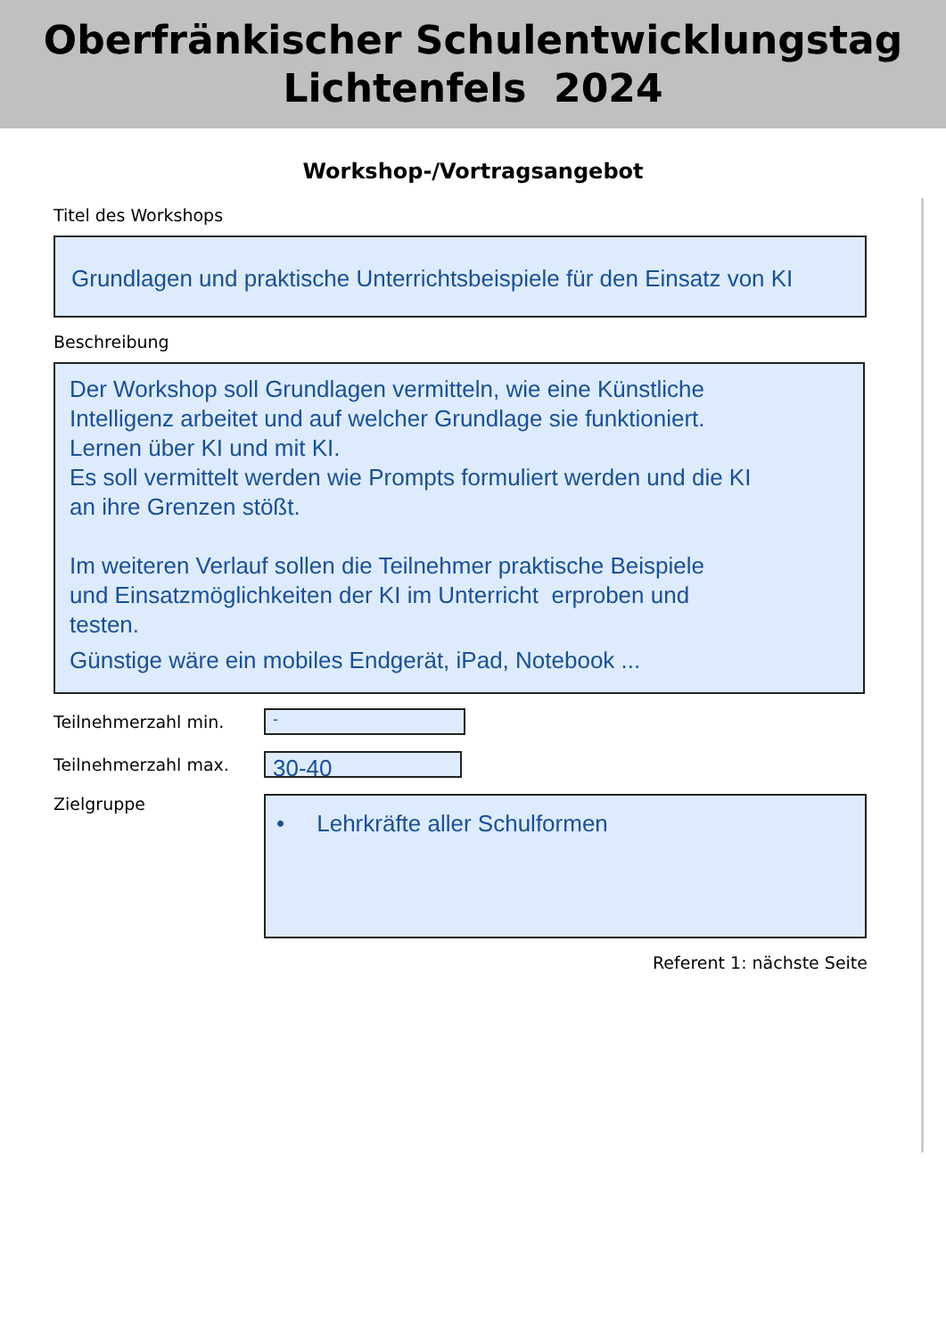Oberfränkischer Schulentwicklungstag
Lichtenfels 2024
Workshop-/Vortragsangebot
Titel des Workshops
Grundlagen und praktische Unterrichtsbeispiele für den Einsatz von KI
Beschreibung
Der Workshop soll Grundlagen vermitteln, wie eine Künstliche
Intelligenz arbeitet und auf welcher Grundlage sie funktioniert.
Lernen über KI und mit KI.
Es soll vermittelt werden wie Prompts formuliert werden und die KI
an ihre Grenzen stößt.
Im weiteren Verlauf sollen die Teilnehmer praktische Beispiele
und Einsatzmöglichkeiten der KI im Unterricht erproben und
testen.
Günstige wäre ein mobiles Endgerät, iPad, Notebook ...
Teilnehmerzahl min.
-
Teilnehmerzahl max.
30-40
Zielgruppe
• Lehrkräfte aller Schulformen
Referent 1: nächste Seite